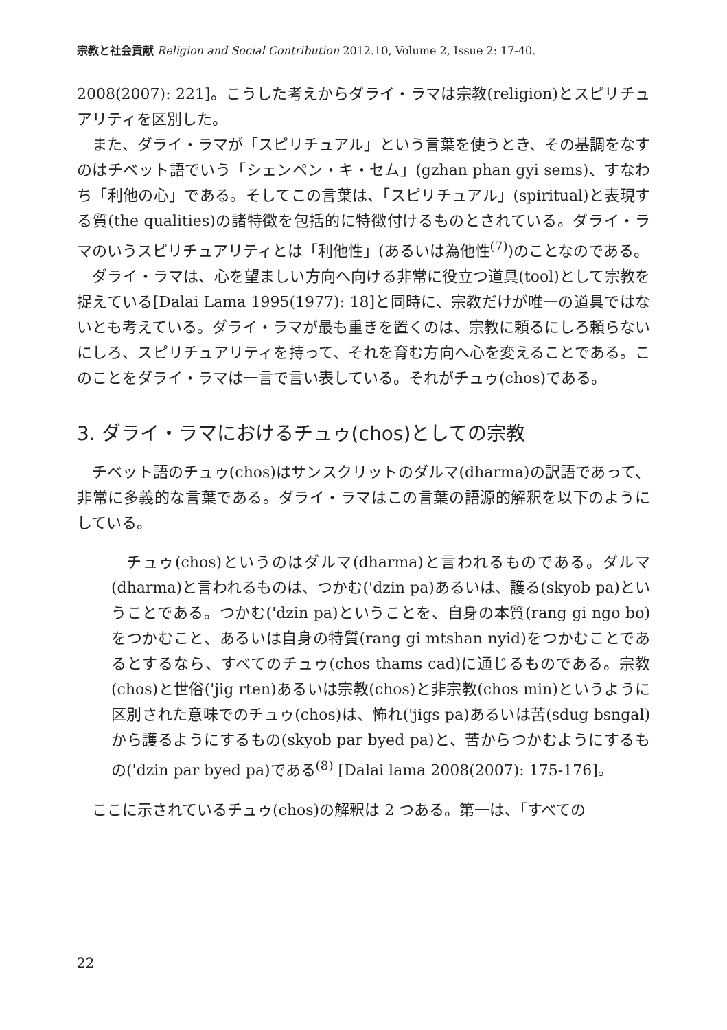宗教と社会貢献 Religion and Social Contribution 2012.10, Volume 2, Issue 2: 17-40.
2008(2007): 221]。こうした考えからダライ・ラマは宗教(religion)とスピリチュアリティを区別した。
また、ダライ・ラマが「スピリチュアル」という言葉を使うとき、その基調をなすのはチベット語でいう「シェンペン・キ・セム」(gzhan phan gyi sems)、すなわち「利他の心」である。そしてこの言葉は、「スピリチュアル」(spiritual)と表現する質(the qualities)の諸特徴を包括的に特徴付けるものとされている。ダライ・ラマのいうスピリチュアリティとは「利他性」(あるいは為他性<sup>(7)</sup>)のことなのである。
ダライ・ラマは、心を望ましい方向へ向ける非常に役立つ道具(tool)として宗教を捉えている[Dalai Lama 1995(1977): 18]と同時に、宗教だけが唯一の道具ではないとも考えている。ダライ・ラマが最も重きを置くのは、宗教に頼るにしろ頼らないにしろ、スピリチュアリティを持って、それを育む方向へ心を変えることである。このことをダライ・ラマは一言で言い表している。それがチュゥ(chos)である。
3. ダライ・ラマにおけるチュゥ(chos)としての宗教
チベット語のチュゥ(chos)はサンスクリットのダルマ(dharma)の訳語であって、非常に多義的な言葉である。ダライ・ラマはこの言葉の語源的解釈を以下のようにしている。
チュゥ(chos)というのはダルマ(dharma)と言われるものである。ダルマ(dharma)と言われるものは、つかむ('dzin pa)あるいは、護る(skyob pa)ということである。つかむ('dzin pa)ということを、自身の本質(rang gi ngo bo)をつかむこと、あるいは自身の特質(rang gi mtshan nyid)をつかむことであるとするなら、すべてのチュゥ(chos thams cad)に通じるものである。宗教(chos)と世俗('jig rten)あるいは宗教(chos)と非宗教(chos min)というように区別された意味でのチュゥ(chos)は、怖れ('jigs pa)あるいは苦(sdug bsngal)から護るようにするもの(skyob par byed pa)と、苦からつかむようにするもの('dzin par byed pa)である<sup>(8)</sup> [Dalai lama 2008(2007): 175-176]。
ここに示されているチュゥ(chos)の解釈は 2 つある。第一は、「すべての
22